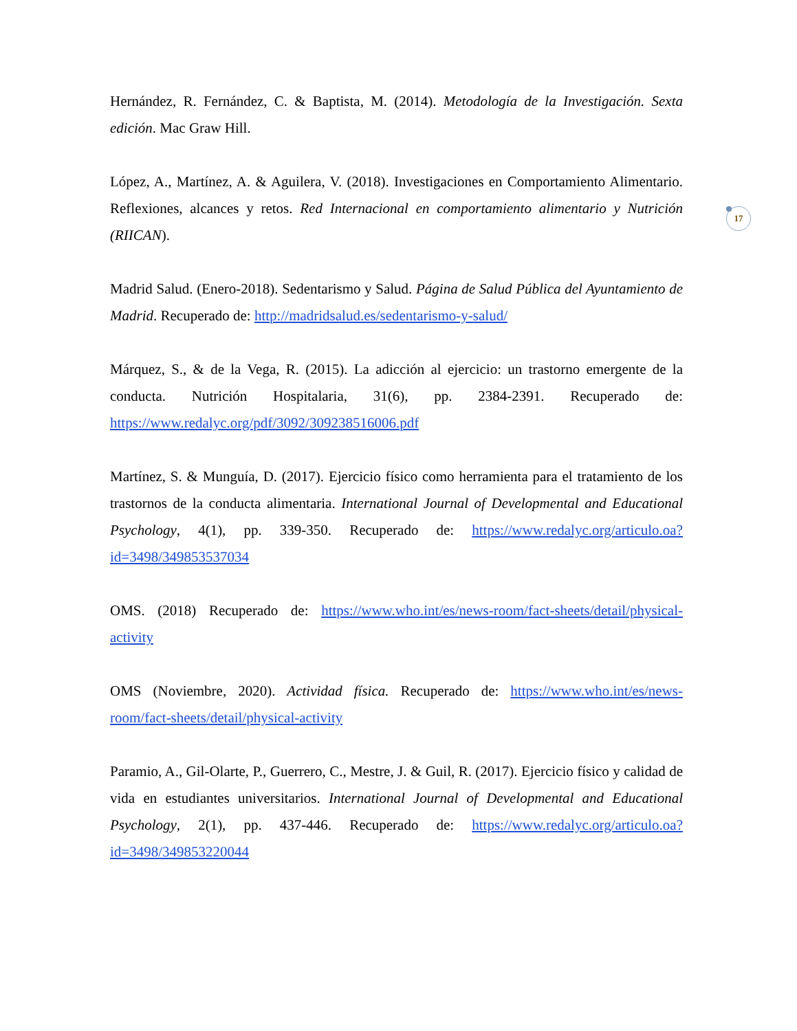17
Hernández, R. Fernández, C. & Baptista, M. (2014). Metodología de la Investigación. Sexta edición. Mac Graw Hill.
López, A., Martínez, A. & Aguilera, V. (2018). Investigaciones en Comportamiento Alimentario. Reflexiones, alcances y retos. Red Internacional en comportamiento alimentario y Nutrición (RIICAN).
Madrid Salud. (Enero-2018). Sedentarismo y Salud. Página de Salud Pública del Ayuntamiento de Madrid. Recuperado de: http://madridsalud.es/sedentarismo-y-salud/
Márquez, S., & de la Vega, R. (2015). La adicción al ejercicio: un trastorno emergente de la conducta. Nutrición Hospitalaria, 31(6), pp. 2384-2391. Recuperado de: https://www.redalyc.org/pdf/3092/309238516006.pdf
Martínez, S. & Munguía, D. (2017). Ejercicio físico como herramienta para el tratamiento de los trastornos de la conducta alimentaria. International Journal of Developmental and Educational Psychology, 4(1), pp. 339-350. Recuperado de: https://www.redalyc.org/articulo.oa?id=3498/349853537034
OMS. (2018) Recuperado de: https://www.who.int/es/news-room/fact-sheets/detail/physical-activity
OMS (Noviembre, 2020). Actividad física. Recuperado de: https://www.who.int/es/news-room/fact-sheets/detail/physical-activity
Paramio, A., Gil-Olarte, P., Guerrero, C., Mestre, J. & Guil, R. (2017). Ejercicio físico y calidad de vida en estudiantes universitarios. International Journal of Developmental and Educational Psychology, 2(1), pp. 437-446. Recuperado de: https://www.redalyc.org/articulo.oa?id=3498/349853220044